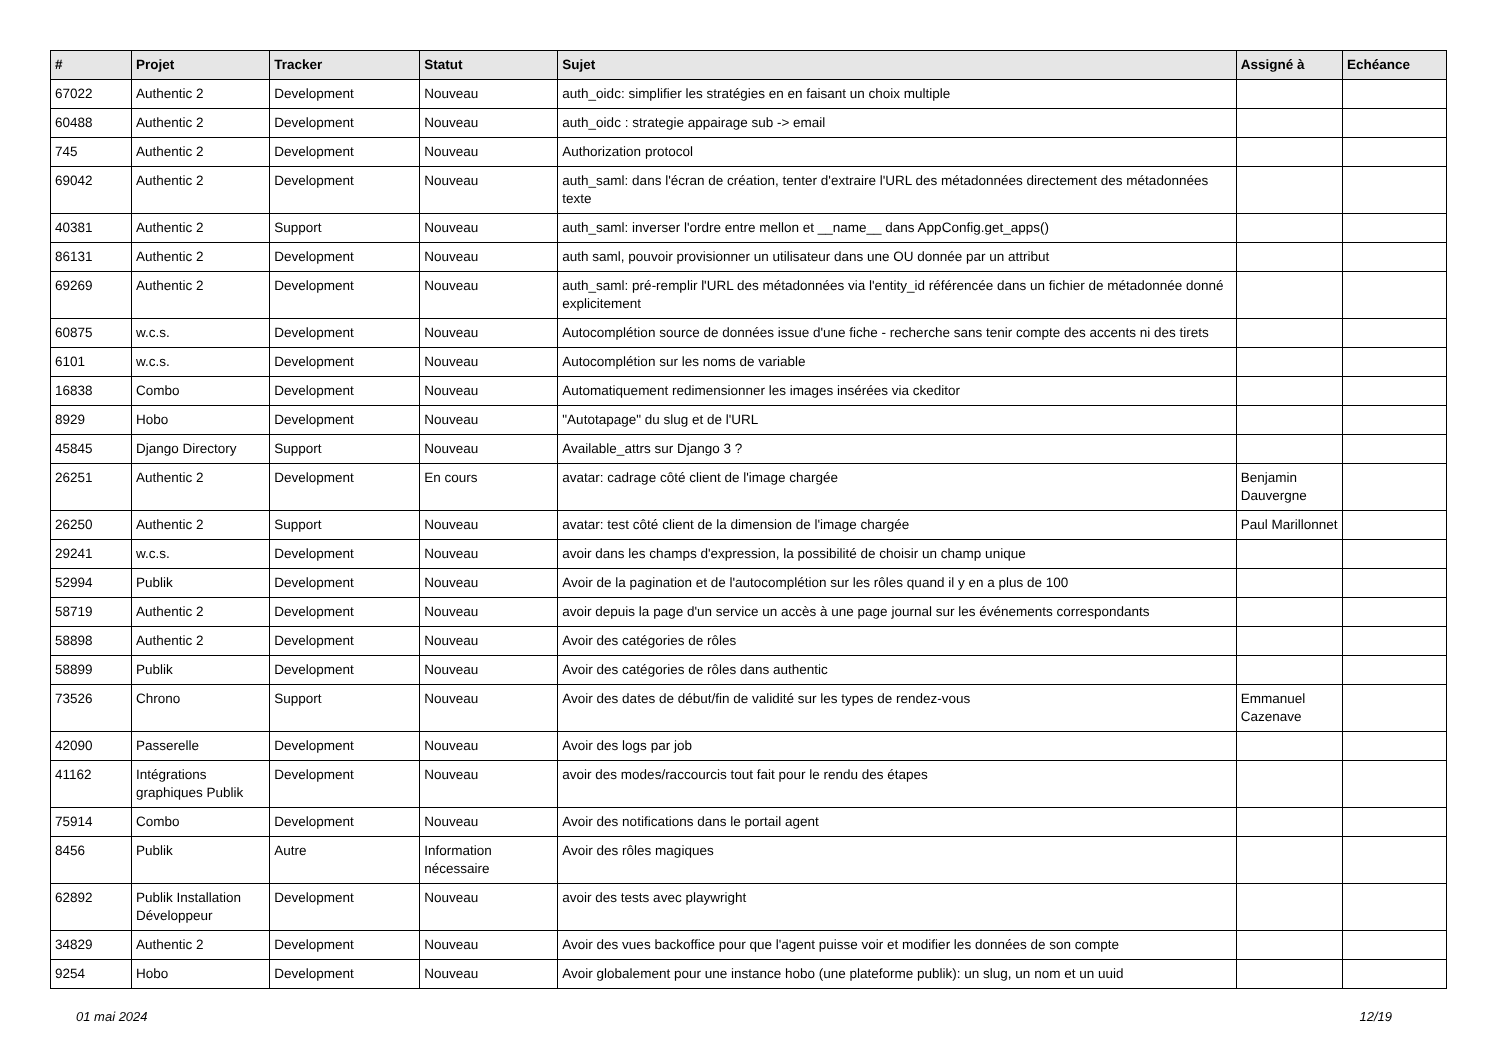| # | Projet | Tracker | Statut | Sujet | Assigné à | Echéance |
| --- | --- | --- | --- | --- | --- | --- |
| 67022 | Authentic 2 | Development | Nouveau | auth_oidc: simplifier les stratégies en en faisant un choix multiple | | |
| 60488 | Authentic 2 | Development | Nouveau | auth_oidc : strategie appairage sub -> email | | |
| 745 | Authentic 2 | Development | Nouveau | Authorization protocol | | |
| 69042 | Authentic 2 | Development | Nouveau | auth_saml: dans l'écran de création, tenter d'extraire l'URL des métadonnées directement des métadonnées texte | | |
| 40381 | Authentic 2 | Support | Nouveau | auth_saml: inverser l'ordre entre mellon et __name__ dans AppConfig.get_apps() | | |
| 86131 | Authentic 2 | Development | Nouveau | auth saml, pouvoir provisionner un utilisateur dans une OU donnée par un attribut | | |
| 69269 | Authentic 2 | Development | Nouveau | auth_saml: pré-remplir l'URL des métadonnées via l'entity_id référencée dans un fichier de métadonnée donné explicitement | | |
| 60875 | w.c.s. | Development | Nouveau | Autocomplétion source de données issue d'une fiche - recherche sans tenir compte des accents ni des tirets | | |
| 6101 | w.c.s. | Development | Nouveau | Autocomplétion sur les noms de variable | | |
| 16838 | Combo | Development | Nouveau | Automatiquement redimensionner les images insérées via ckeditor | | |
| 8929 | Hobo | Development | Nouveau | "Autotapage" du slug et de l'URL | | |
| 45845 | Django Directory | Support | Nouveau | Available_attrs sur Django 3 ? | | |
| 26251 | Authentic 2 | Development | En cours | avatar: cadrage côté client de l'image chargée | Benjamin Dauvergne | |
| 26250 | Authentic 2 | Support | Nouveau | avatar: test côté client de la dimension de l'image chargée | Paul Marillonnet | |
| 29241 | w.c.s. | Development | Nouveau | avoir dans les champs d'expression, la possibilité de choisir un champ unique | | |
| 52994 | Publik | Development | Nouveau | Avoir de la pagination et de l'autocomplétion sur les rôles quand il y en a plus de 100 | | |
| 58719 | Authentic 2 | Development | Nouveau | avoir depuis la page d'un service un accès à une page journal sur les événements correspondants | | |
| 58898 | Authentic 2 | Development | Nouveau | Avoir des catégories de rôles | | |
| 58899 | Publik | Development | Nouveau | Avoir des catégories de rôles dans authentic | | |
| 73526 | Chrono | Support | Nouveau | Avoir des dates de début/fin de validité sur les types de rendez-vous | Emmanuel Cazenave | |
| 42090 | Passerelle | Development | Nouveau | Avoir des logs par job | | |
| 41162 | Intégrations graphiques Publik | Development | Nouveau | avoir des modes/raccourcis tout fait pour le rendu des étapes | | |
| 75914 | Combo | Development | Nouveau | Avoir des notifications dans le portail agent | | |
| 8456 | Publik | Autre | Information nécessaire | Avoir des rôles magiques | | |
| 62892 | Publik Installation Développeur | Development | Nouveau | avoir des tests avec playwright | | |
| 34829 | Authentic 2 | Development | Nouveau | Avoir des vues backoffice pour que l'agent puisse voir et modifier les données de son compte | | |
| 9254 | Hobo | Development | Nouveau | Avoir globalement pour une instance hobo (une plateforme publik): un slug, un nom et un uuid | | |
01 mai 2024 12/19